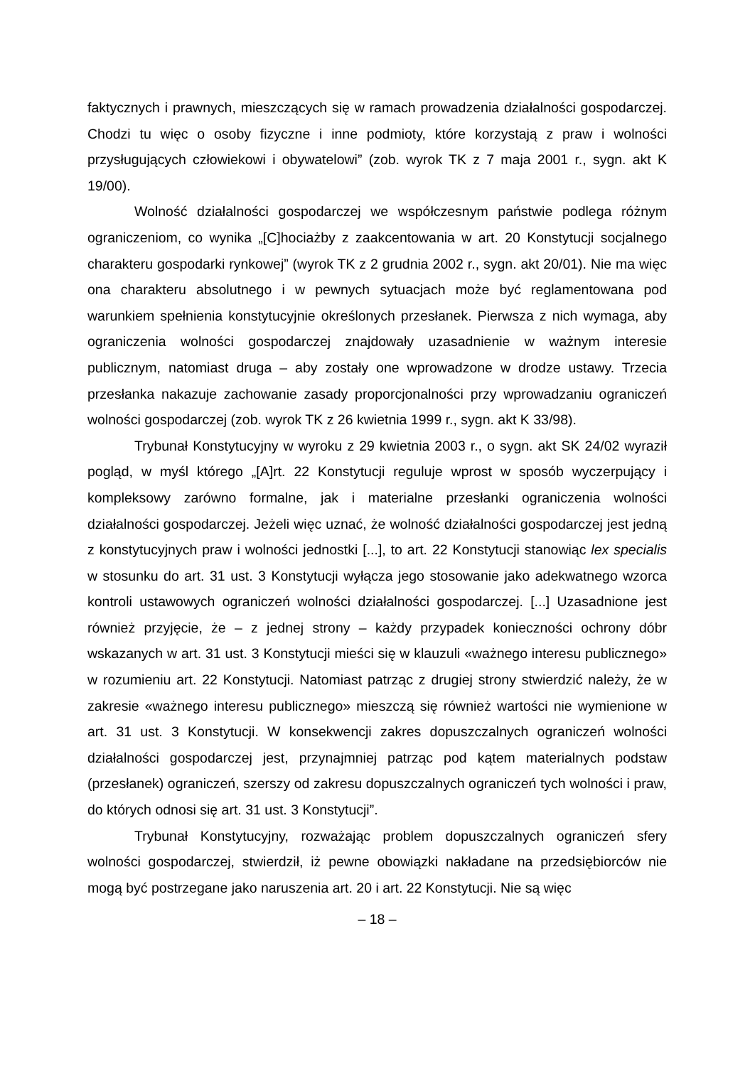faktycznych i prawnych, mieszczących się w ramach prowadzenia działalności gospodarczej. Chodzi tu więc o osoby fizyczne i inne podmioty, które korzystają z praw i wolności przysługujących człowiekowi i obywatelowi” (zob. wyrok TK z 7 maja 2001 r., sygn. akt K 19/00).
Wolność działalności gospodarczej we współczesnym państwie podlega różnym ograniczeniom, co wynika „[C]hociażby z zaakcentowania w art. 20 Konstytucji socjalnego charakteru gospodarki rynkowej” (wyrok TK z 2 grudnia 2002 r., sygn. akt 20/01). Nie ma więc ona charakteru absolutnego i w pewnych sytuacjach może być reglamentowana pod warunkiem spełnienia konstytucyjnie określonych przesłanek. Pierwsza z nich wymaga, aby ograniczenia wolności gospodarczej znajdowały uzasadnienie w ważnym interesie publicznym, natomiast druga – aby zostały one wprowadzone w drodze ustawy. Trzecia przesłanka nakazuje zachowanie zasady proporcjonalności przy wprowadzaniu ograniczeń wolności gospodarczej (zob. wyrok TK z 26 kwietnia 1999 r., sygn. akt K 33/98).
Trybunał Konstytucyjny w wyroku z 29 kwietnia 2003 r., o sygn. akt SK 24/02 wyraził pogląd, w myśl którego „[A]rt. 22 Konstytucji reguluje wprost w sposób wyczerpujący i kompleksowy zarówno formalne, jak i materialne przesłanki ograniczenia wolności działalności gospodarczej. Jeżeli więc uznać, że wolność działalności gospodarczej jest jedną z konstytucyjnych praw i wolności jednostki [...], to art. 22 Konstytucji stanowiąc lex specialis w stosunku do art. 31 ust. 3 Konstytucji wyłącza jego stosowanie jako adekwatnego wzorca kontroli ustawowych ograniczeń wolności działalności gospodarczej. [...] Uzasadnione jest również przyjęcie, że – z jednej strony – każdy przypadek konieczności ochrony dóbr wskazanych w art. 31 ust. 3 Konstytucji mieści się w klauzuli «ważnego interesu publicznego» w rozumieniu art. 22 Konstytucji. Natomiast patrząc z drugiej strony stwierdzić należy, że w zakresie «ważnego interesu publicznego» mieszczą się również wartości nie wymienione w art. 31 ust. 3 Konstytucji. W konsekwencji zakres dopuszczalnych ograniczeń wolności działalności gospodarczej jest, przynajmniej patrząc pod kątem materialnych podstaw (przesłanek) ograniczeń, szerszy od zakresu dopuszczalnych ograniczeń tych wolności i praw, do których odnosi się art. 31 ust. 3 Konstytucji”.
Trybunał Konstytucyjny, rozważając problem dopuszczalnych ograniczeń sfery wolności gospodarczej, stwierdził, iż pewne obowiązki nakładane na przedsiębiorców nie mogą być postrzegane jako naruszenia art. 20 i art. 22 Konstytucji. Nie są więc
– 18 –